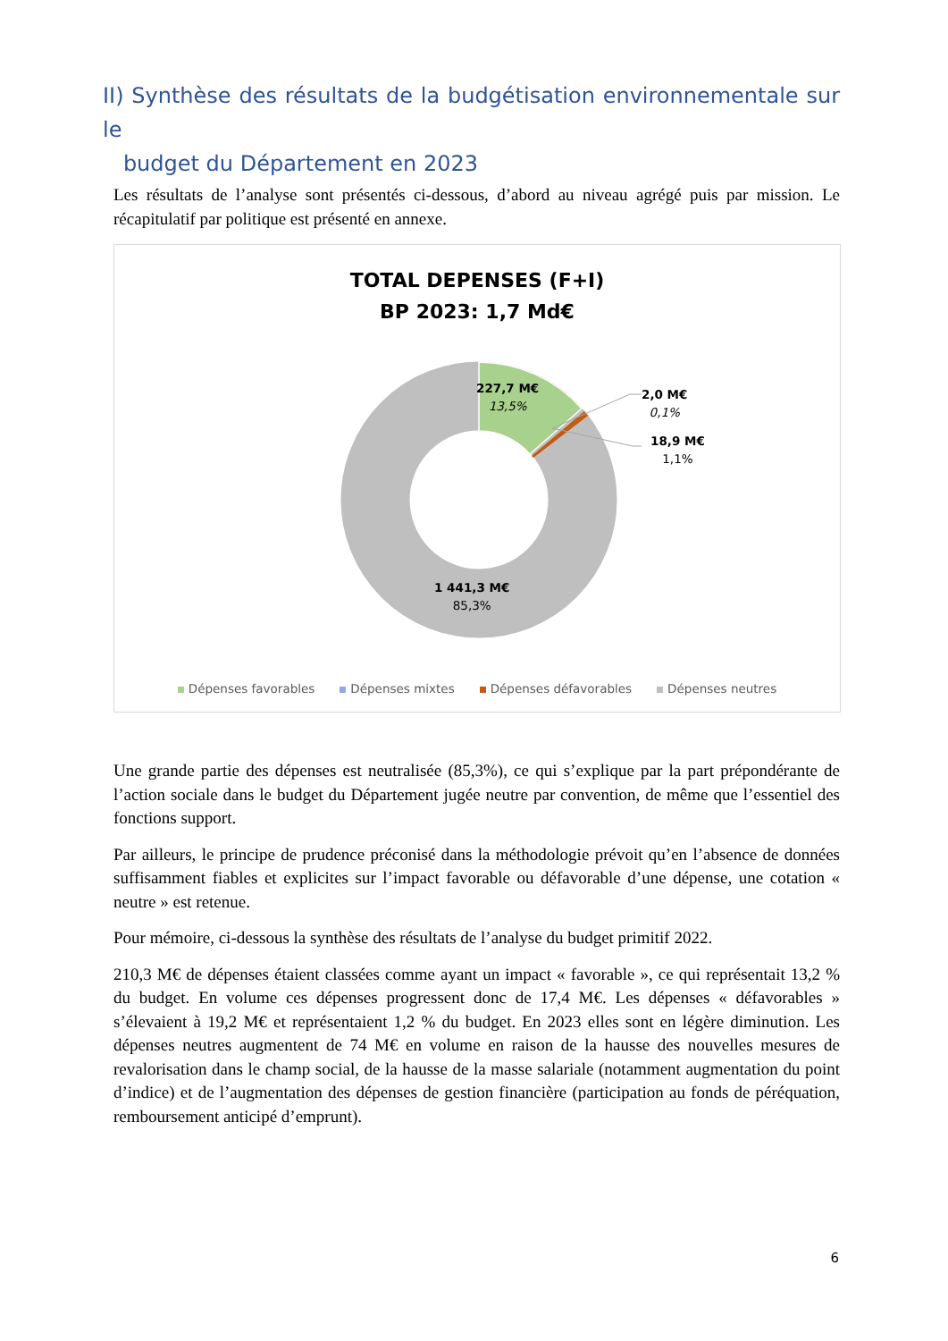II) Synthèse des résultats de la budgétisation environnementale sur le
budget du Département en 2023
Les résultats de l’analyse sont présentés ci-dessous, d’abord au niveau agrégé puis par mission. Le récapitulatif par politique est présenté en annexe.
TOTAL DEPENSES (F+I)
BP 2023: 1,7 Md€
227,7 M€
13,5%
2,0 M€
0,1%
18,9 M€
1,1%
1 441,3 M€
85,3%
Dépenses favorables Dépenses mixtes Dépenses défavorables Dépenses neutres
Une grande partie des dépenses est neutralisée (85,3%), ce qui s’explique par la part prépondérante de l’action sociale dans le budget du Département jugée neutre par convention, de même que l’essentiel des fonctions support.
Par ailleurs, le principe de prudence préconisé dans la méthodologie prévoit qu’en l’absence de données suffisamment fiables et explicites sur l’impact favorable ou défavorable d’une dépense, une cotation « neutre » est retenue.
Pour mémoire, ci-dessous la synthèse des résultats de l’analyse du budget primitif 2022.
210,3 M€ de dépenses étaient classées comme ayant un impact « favorable », ce qui représentait 13,2 % du budget. En volume ces dépenses progressent donc de 17,4 M€. Les dépenses « défavorables » s’élevaient à 19,2 M€ et représentaient 1,2 % du budget. En 2023 elles sont en légère diminution. Les dépenses neutres augmentent de 74 M€ en volume en raison de la hausse des nouvelles mesures de revalorisation dans le champ social, de la hausse de la masse salariale (notamment augmentation du point d’indice) et de l’augmentation des dépenses de gestion financière (participation au fonds de péréquation, remboursement anticipé d’emprunt).
6